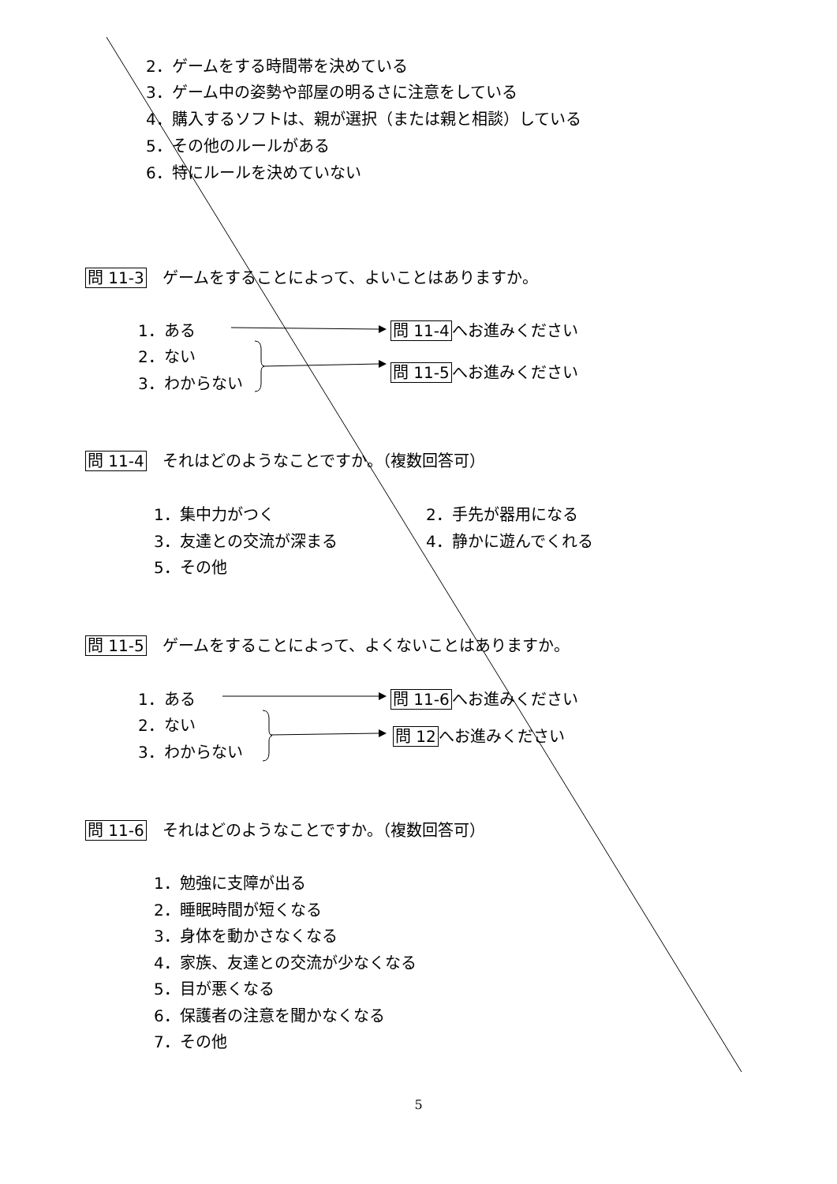2．ゲームをする時間帯を決めている
3．ゲーム中の姿勢や部屋の明るさに注意をしている
4．購入するソフトは、親が選択（または親と相談）している
5．その他のルールがある
6．特にルールを決めていない
問 11-3　ゲームをすることによって、よいことはありますか。
1．ある 問 11-4へお進みください
2．ない
問 11-5へお進みください
3．わからない
問 11-4　それはどのようなことですか。（複数回答可）
1．集中力がつく 2．手先が器用になる
3．友達との交流が深まる 4．静かに遊んでくれる
5．その他
問 11-5　ゲームをすることによって、よくないことはありますか。
1．ある 問 11-6へお進みください
2．ない
問 12へお進みください
3．わからない
問 11-6　それはどのようなことですか。（複数回答可）
1．勉強に支障が出る
2．睡眠時間が短くなる
3．身体を動かさなくなる
4．家族、友達との交流が少なくなる
5．目が悪くなる
6．保護者の注意を聞かなくなる
7．その他
5